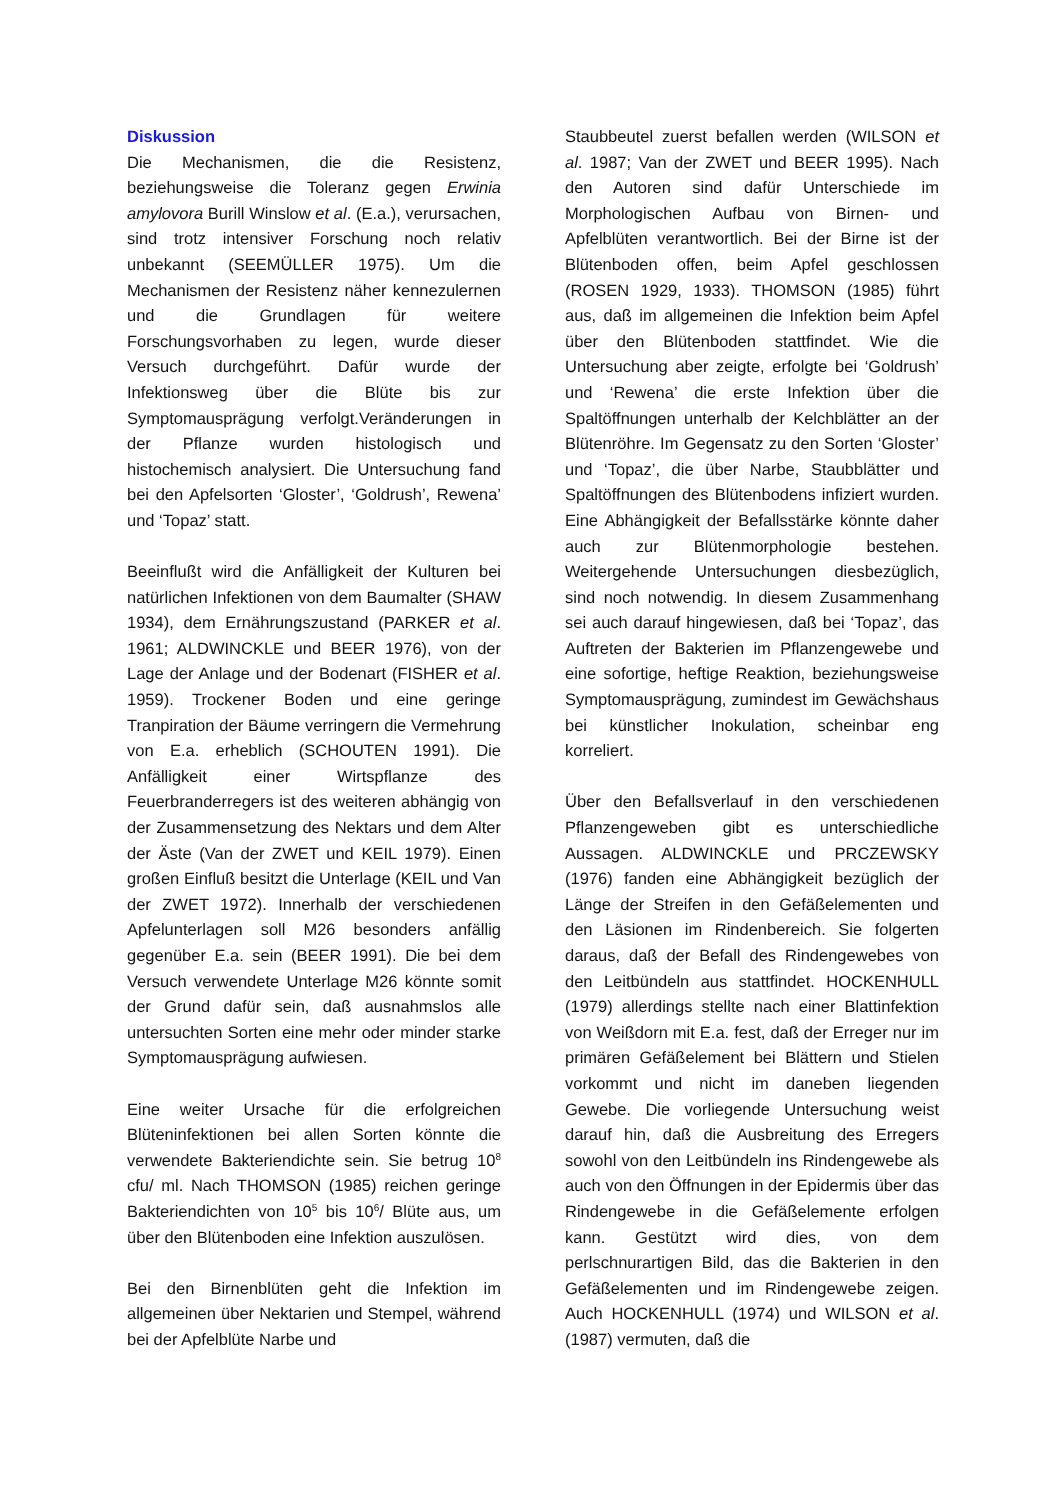Diskussion
Die Mechanismen, die die Resistenz, beziehungsweise die Toleranz gegen Erwinia amylovora Burill Winslow et al. (E.a.), verursachen, sind trotz intensiver Forschung noch relativ unbekannt (SEEMÜLLER 1975). Um die Mechanismen der Resistenz näher kennezulernen und die Grundlagen für weitere Forschungsvorhaben zu legen, wurde dieser Versuch durchgeführt. Dafür wurde der Infektionsweg über die Blüte bis zur Symptomausprägung verfolgt.Veränderungen in der Pflanze wurden histologisch und histochemisch analysiert. Die Untersuchung fand bei den Apfelsorten ‘Gloster’, ‘Goldrush’, Rewena’ und ‘Topaz’ statt.
Beeinflußt wird die Anfälligkeit der Kulturen bei natürlichen Infektionen von dem Baumalter (SHAW 1934), dem Ernährungszustand (PARKER et al. 1961; ALDWINCKLE und BEER 1976), von der Lage der Anlage und der Bodenart (FISHER et al. 1959). Trockener Boden und eine geringe Tranpiration der Bäume verringern die Vermehrung von E.a. erheblich (SCHOUTEN 1991). Die Anfälligkeit einer Wirtspflanze des Feuerbranderregers ist des weiteren abhängig von der Zusammensetzung des Nektars und dem Alter der Äste (Van der ZWET und KEIL 1979). Einen großen Einfluß besitzt die Unterlage (KEIL und Van der ZWET 1972). Innerhalb der verschiedenen Apfelunterlagen soll M26 besonders anfällig gegenüber E.a. sein (BEER 1991). Die bei dem Versuch verwendete Unterlage M26 könnte somit der Grund dafür sein, daß ausnahmslos alle untersuchten Sorten eine mehr oder minder starke Symptomausprägung aufwiesen.
Eine weiter Ursache für die erfolgreichen Blüteninfektionen bei allen Sorten könnte die verwendete Bakteriendichte sein. Sie betrug 10<sup>8</sup> cfu/ ml. Nach THOMSON (1985) reichen geringe Bakteriendichten von 10<sup>5</sup> bis 10<sup>6</sup>/ Blüte aus, um über den Blütenboden eine Infektion auszulösen.
Bei den Birnenblüten geht die Infektion im allgemeinen über Nektarien und Stempel, während bei der Apfelblüte Narbe und
Staubbeutel zuerst befallen werden (WILSON et al. 1987; Van der ZWET und BEER 1995). Nach den Autoren sind dafür Unterschiede im Morphologischen Aufbau von Birnen- und Apfelblüten verantwortlich. Bei der Birne ist der Blütenboden offen, beim Apfel geschlossen (ROSEN 1929, 1933). THOMSON (1985) führt aus, daß im allgemeinen die Infektion beim Apfel über den Blütenboden stattfindet. Wie die Untersuchung aber zeigte, erfolgte bei ‘Goldrush’ und ‘Rewena’ die erste Infektion über die Spaltöffnungen unterhalb der Kelchblätter an der Blütenröhre. Im Gegensatz zu den Sorten ‘Gloster’ und ‘Topaz’, die über Narbe, Staubblätter und Spaltöffnungen des Blütenbodens infiziert wurden. Eine Abhängigkeit der Befallsstärke könnte daher auch zur Blütenmorphologie bestehen. Weitergehende Untersuchungen diesbezüglich, sind noch notwendig. In diesem Zusammenhang sei auch darauf hingewiesen, daß bei ‘Topaz’, das Auftreten der Bakterien im Pflanzengewebe und eine sofortige, heftige Reaktion, beziehungsweise Symptomausprägung, zumindest im Gewächshaus bei künstlicher Inokulation, scheinbar eng korreliert.
Über den Befallsverlauf in den verschiedenen Pflanzengeweben gibt es unterschiedliche Aussagen. ALDWINCKLE und PRCZEWSKY (1976) fanden eine Abhängigkeit bezüglich der Länge der Streifen in den Gefäßelementen und den Läsionen im Rindenbereich. Sie folgerten daraus, daß der Befall des Rindengewebes von den Leitbündeln aus stattfindet. HOCKENHULL (1979) allerdings stellte nach einer Blattinfektion von Weißdorn mit E.a. fest, daß der Erreger nur im primären Gefäßelement bei Blättern und Stielen vorkommt und nicht im daneben liegenden Gewebe. Die vorliegende Untersuchung weist darauf hin, daß die Ausbreitung des Erregers sowohl von den Leitbündeln ins Rindengewebe als auch von den Öffnungen in der Epidermis über das Rindengewebe in die Gefäßelemente erfolgen kann. Gestützt wird dies, von dem perlschnurartigen Bild, das die Bakterien in den Gefäßelementen und im Rindengewebe zeigen. Auch HOCKENHULL (1974) und WILSON et al. (1987) vermuten, daß die